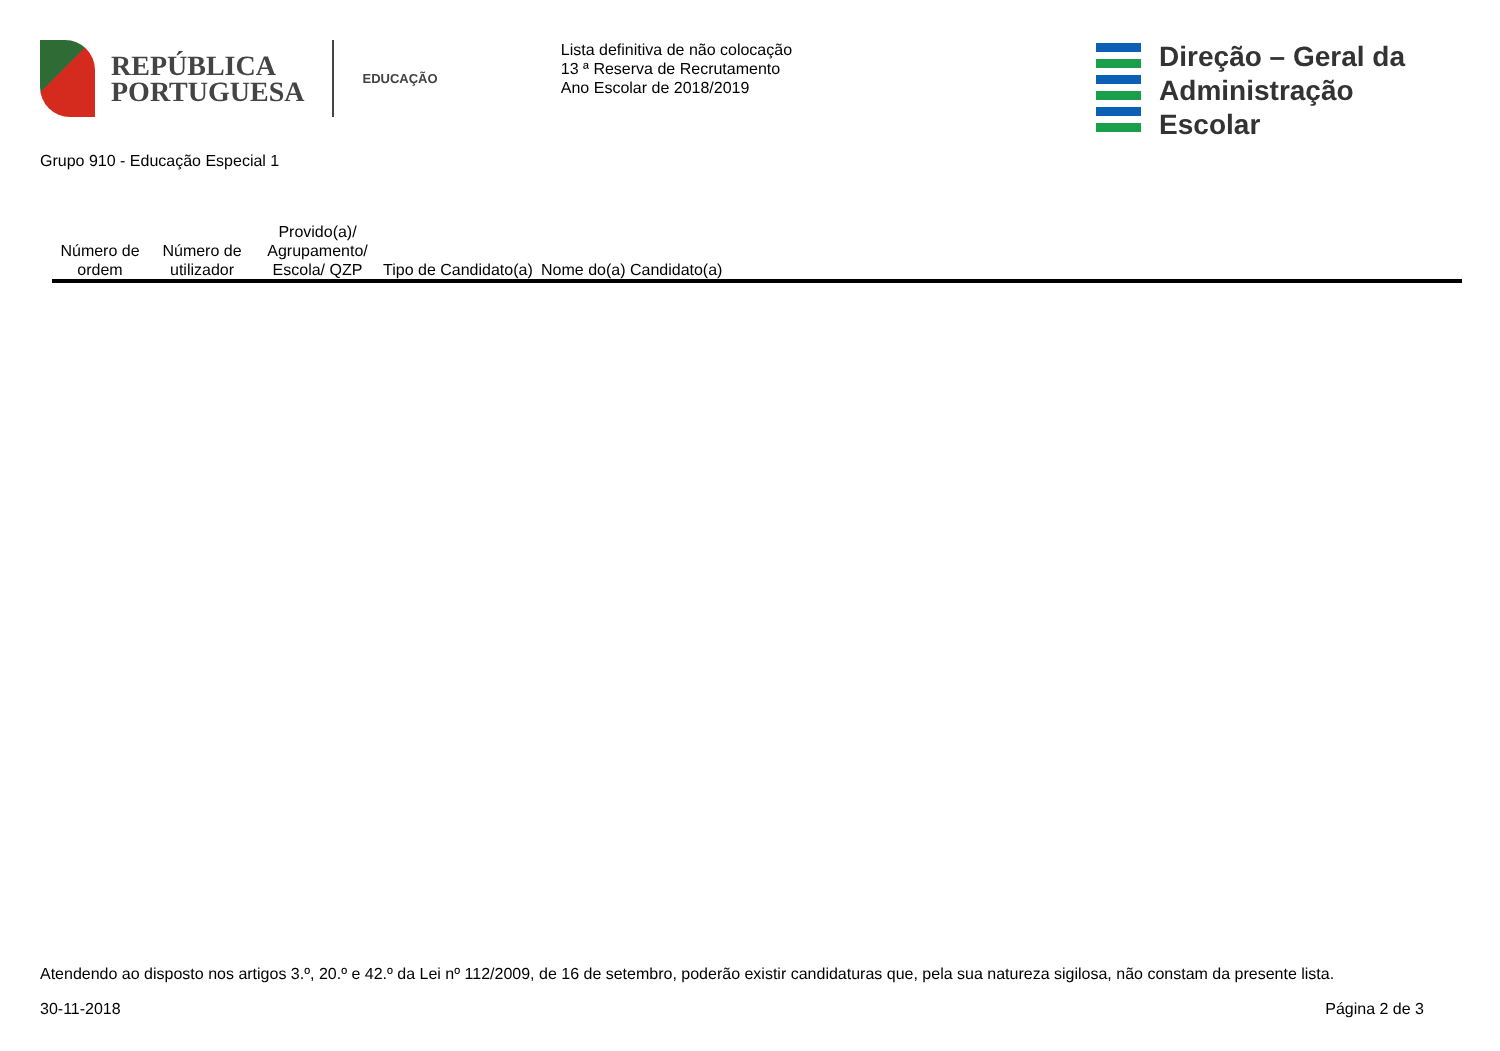REPÚBLICA
PORTUGUESA
EDUCAÇÃO
Lista definitiva de não colocação
13 ª Reserva de Recrutamento
Ano Escolar de 2018/2019
Direção – Geral da
Administração Escolar
Grupo 910 - Educação Especial 1
| Número de ordem | Número de utilizador | Provido(a)/ Agrupamento/ Escola/ QZP | Tipo de Candidato(a) | Nome do(a) Candidato(a) |
| --- | --- | --- | --- | --- |
Atendendo ao disposto nos artigos 3.º, 20.º e 42.º da Lei nº 112/2009, de 16 de setembro, poderão existir candidaturas que, pela sua natureza sigilosa, não constam da presente lista.
30-11-2018 Página 2 de 3